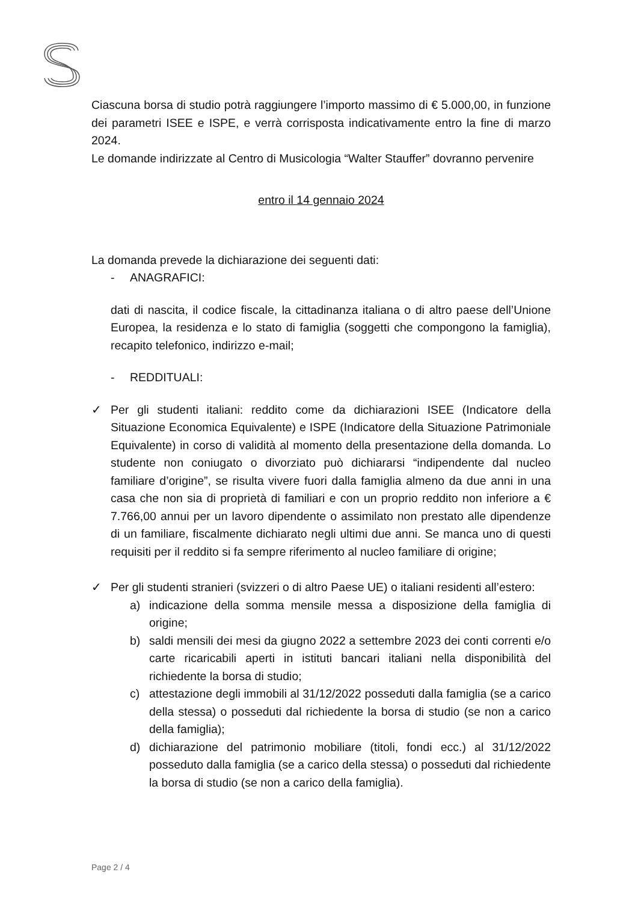Ciascuna borsa di studio potrà raggiungere l’importo massimo di € 5.000,00, in funzione dei parametri ISEE e ISPE, e verrà corrisposta indicativamente entro la fine di marzo 2024.
Le domande indirizzate al Centro di Musicologia “Walter Stauffer” dovranno pervenire
entro il 14 gennaio 2024
La domanda prevede la dichiarazione dei seguenti dati:
- ANAGRAFICI:
dati di nascita, il codice fiscale, la cittadinanza italiana o di altro paese dell’Unione Europea, la residenza e lo stato di famiglia (soggetti che compongono la famiglia), recapito telefonico, indirizzo e-mail;
- REDDITUALI:
✓ Per gli studenti italiani: reddito come da dichiarazioni ISEE (Indicatore della Situazione Economica Equivalente) e ISPE (Indicatore della Situazione Patrimoniale Equivalente) in corso di validità al momento della presentazione della domanda. Lo studente non coniugato o divorziato può dichiararsi “indipendente dal nucleo familiare d’origine”, se risulta vivere fuori dalla famiglia almeno da due anni in una casa che non sia di proprietà di familiari e con un proprio reddito non inferiore a € 7.766,00 annui per un lavoro dipendente o assimilato non prestato alle dipendenze di un familiare, fiscalmente dichiarato negli ultimi due anni. Se manca uno di questi requisiti per il reddito si fa sempre riferimento al nucleo familiare di origine;
✓ Per gli studenti stranieri (svizzeri o di altro Paese UE) o italiani residenti all’estero:
a) indicazione della somma mensile messa a disposizione della famiglia di origine;
b) saldi mensili dei mesi da giugno 2022 a settembre 2023 dei conti correnti e/o carte ricaricabili aperti in istituti bancari italiani nella disponibilità del richiedente la borsa di studio;
c) attestazione degli immobili al 31/12/2022 posseduti dalla famiglia (se a carico della stessa) o posseduti dal richiedente la borsa di studio (se non a carico della famiglia);
d) dichiarazione del patrimonio mobiliare (titoli, fondi ecc.) al 31/12/2022 posseduto dalla famiglia (se a carico della stessa) o posseduti dal richiedente la borsa di studio (se non a carico della famiglia).
Page 2 / 4